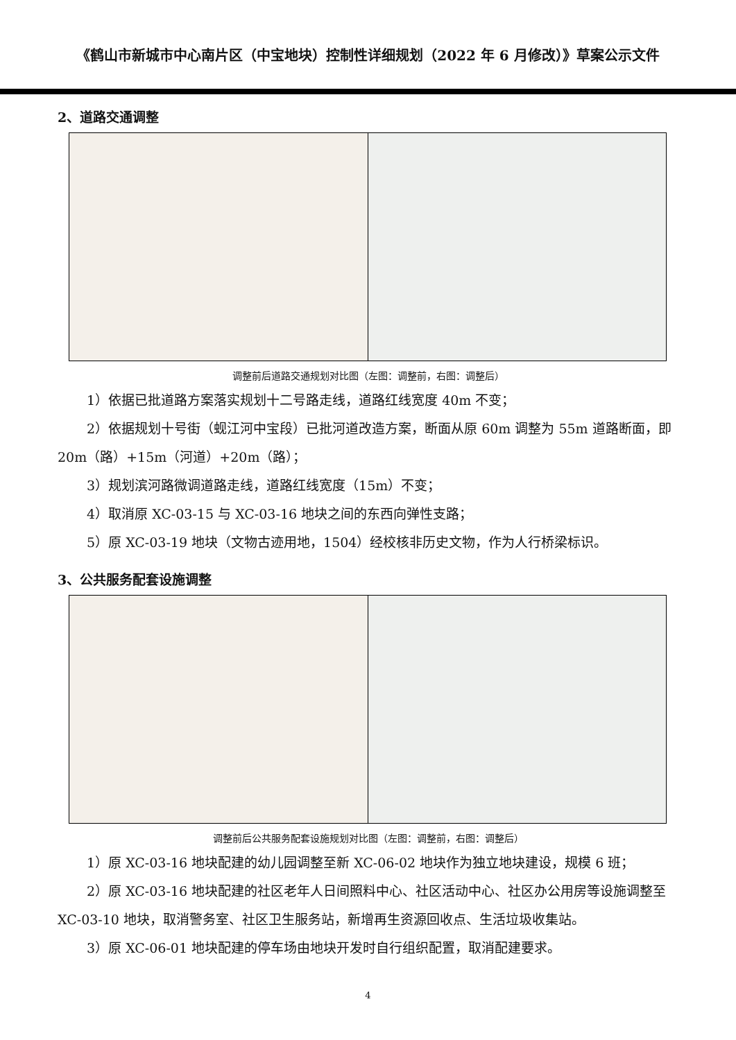《鹤山市新城市中心南片区（中宝地块）控制性详细规划（2022 年 6 月修改）》草案公示文件
2、道路交通调整
调整前后道路交通规划对比图（左图：调整前，右图：调整后）
1）依据已批道路方案落实规划十二号路走线，道路红线宽度 40m 不变；
2）依据规划十号街（蚬江河中宝段）已批河道改造方案，断面从原 60m 调整为 55m 道路断面，即 20m（路）+15m（河道）+20m（路）；
3）规划滨河路微调道路走线，道路红线宽度（15m）不变；
4）取消原 XC-03-15 与 XC-03-16 地块之间的东西向弹性支路；
5）原 XC-03-19 地块（文物古迹用地，1504）经校核非历史文物，作为人行桥梁标识。
3、公共服务配套设施调整
调整前后公共服务配套设施规划对比图（左图：调整前，右图：调整后）
1）原 XC-03-16 地块配建的幼儿园调整至新 XC-06-02 地块作为独立地块建设，规模 6 班；
2）原 XC-03-16 地块配建的社区老年人日间照料中心、社区活动中心、社区办公用房等设施调整至 XC-03-10 地块，取消警务室、社区卫生服务站，新增再生资源回收点、生活垃圾收集站。
3）原 XC-06-01 地块配建的停车场由地块开发时自行组织配置，取消配建要求。
4